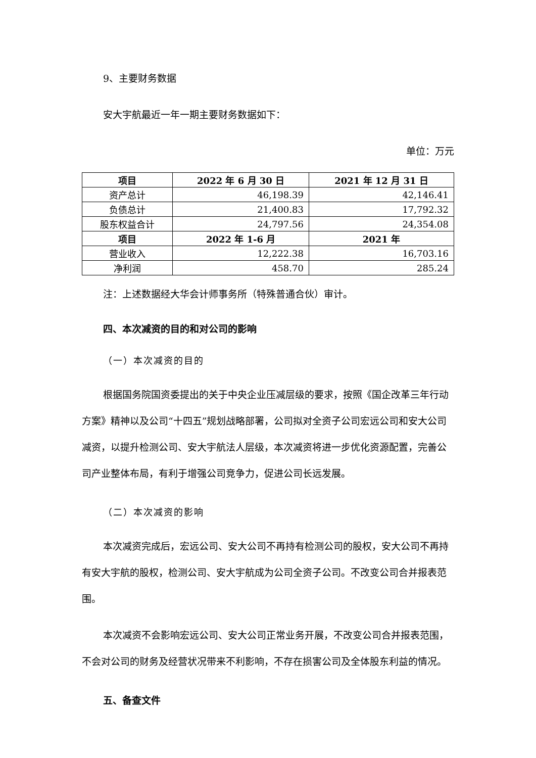9、主要财务数据
安大宇航最近一年一期主要财务数据如下：
单位：万元
| 项目 | 2022 年 6 月 30 日 | 2021 年 12 月 31 日 |
| --- | --- | --- |
| 资产总计 | 46,198.39 | 42,146.41 |
| 负债总计 | 21,400.83 | 17,792.32 |
| 股东权益合计 | 24,797.56 | 24,354.08 |
| 项目 | 2022 年 1-6 月 | 2021 年 |
| 营业收入 | 12,222.38 | 16,703.16 |
| 净利润 | 458.70 | 285.24 |
注：上述数据经大华会计师事务所（特殊普通合伙）审计。
四、本次减资的目的和对公司的影响
（一）本次减资的目的
根据国务院国资委提出的关于中央企业压减层级的要求，按照《国企改革三年行动方案》精神以及公司“十四五”规划战略部署，公司拟对全资子公司宏远公司和安大公司减资，以提升检测公司、安大宇航法人层级，本次减资将进一步优化资源配置，完善公司产业整体布局，有利于增强公司竞争力，促进公司长远发展。
（二）本次减资的影响
本次减资完成后，宏远公司、安大公司不再持有检测公司的股权，安大公司不再持有安大宇航的股权，检测公司、安大宇航成为公司全资子公司。不改变公司合并报表范围。
本次减资不会影响宏远公司、安大公司正常业务开展，不改变公司合并报表范围，不会对公司的财务及经营状况带来不利影响，不存在损害公司及全体股东利益的情况。
五、备查文件